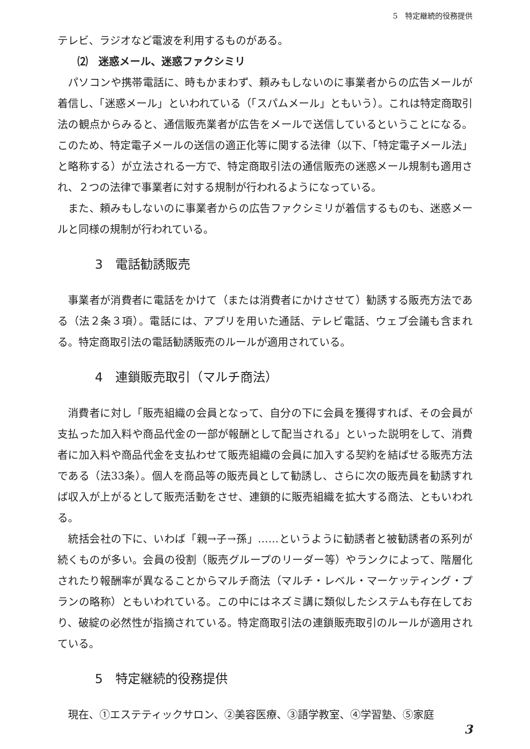5　特定継続的役務提供
テレビ、ラジオなど電波を利用するものがある。
⑵　迷惑メール、迷惑ファクシミリ
パソコンや携帯電話に、時もかまわず、頼みもしないのに事業者からの広告メールが着信し、「迷惑メール」といわれている（「スパムメール」ともいう）。これは特定商取引法の観点からみると、通信販売業者が広告をメールで送信しているということになる。このため、特定電子メールの送信の適正化等に関する法律（以下、「特定電子メール法」と略称する）が立法される一方で、特定商取引法の通信販売の迷惑メール規制も適用され、２つの法律で事業者に対する規制が行われるようになっている。
また、頼みもしないのに事業者からの広告ファクシミリが着信するものも、迷惑メールと同様の規制が行われている。
3　電話勧誘販売
事業者が消費者に電話をかけて（または消費者にかけさせて）勧誘する販売方法である（法２条３項）。電話には、アプリを用いた通話、テレビ電話、ウェブ会議も含まれる。特定商取引法の電話勧誘販売のルールが適用されている。
4　連鎖販売取引（マルチ商法）
消費者に対し「販売組織の会員となって、自分の下に会員を獲得すれば、その会員が支払った加入料や商品代金の一部が報酬として配当される」といった説明をして、消費者に加入料や商品代金を支払わせて販売組織の会員に加入する契約を結ばせる販売方法である（法33条）。個人を商品等の販売員として勧誘し、さらに次の販売員を勧誘すれば収入が上がるとして販売活動をさせ、連鎖的に販売組織を拡大する商法、ともいわれる。
統括会社の下に、いわば「親→子→孫」……というように勧誘者と被勧誘者の系列が続くものが多い。会員の役割（販売グループのリーダー等）やランクによって、階層化されたり報酬率が異なることからマルチ商法（マルチ・レベル・マーケッティング・プランの略称）ともいわれている。この中にはネズミ講に類似したシステムも存在しており、破綻の必然性が指摘されている。特定商取引法の連鎖販売取引のルールが適用されている。
5　特定継続的役務提供
現在、①エステティックサロン、②美容医療、③語学教室、④学習塾、⑤家庭
3